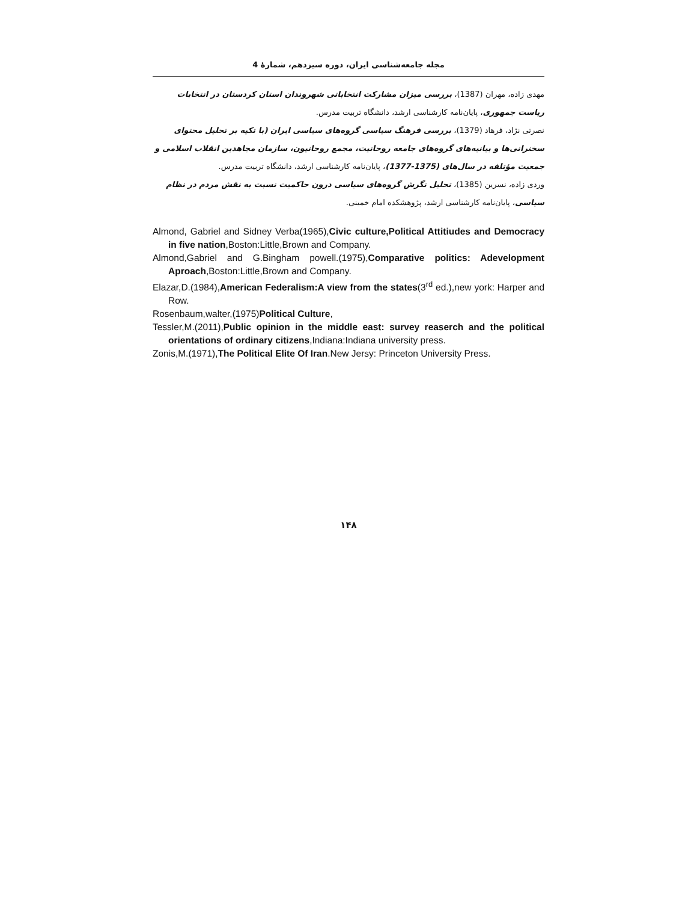مجله جامعه‌شناسی ایران، دوره سیزدهم، شمارۀ 4
مهدی زاده، مهران (1387)، بررسی میزان مشارکت انتخاباتی شهروندان استان کردستان در انتخابات ریاست جمهوری، پایان‌نامه کارشناسی ارشد، دانشگاه تربیت مدرس.
نصرتی نژاد، فرهاد (1379)، بررسی فرهنگ سیاسی گروه‌های سیاسی ایران (با تکیه بر تحلیل محتوای سخنرانی‌ها و بیانیه‌های گروه‌های جامعه روحانیت، مجمع روحانیون، سازمان مجاهدین انقلاب اسلامی و جمعیت مؤتلفه در سال‌های (1375-1377)، پایان‌نامه کارشناسی ارشد، دانشگاه تربیت مدرس.
وردی زاده، نسرین (1385)، تحلیل نگرش گروه‌های سیاسی درون حاکمیت نسبت به نقش مردم در نظام سیاسی، پایان‌نامه کارشناسی ارشد، پژوهشکده امام خمینی.
Almond, Gabriel and Sidney Verba(1965),Civic culture,Political Attitiudes and Democracy in five nation,Boston:Little,Brown and Company.
Almond,Gabriel and G.Bingham powell.(1975),Comparative politics: Adevelopment Aproach,Boston:Little,Brown and Company.
Elazar,D.(1984),American Federalism:A view from the states(3<sup>rd</sup> ed.),new york: Harper and Row.
Rosenbaum,walter,(1975)Political Culture,
Tessler,M.(2011),Public opinion in the middle east: survey reaserch and the political orientations of ordinary citizens,Indiana:Indiana university press.
Zonis,M.(1971),The Political Elite Of Iran.New Jersy: Princeton University Press.
۱۴۸